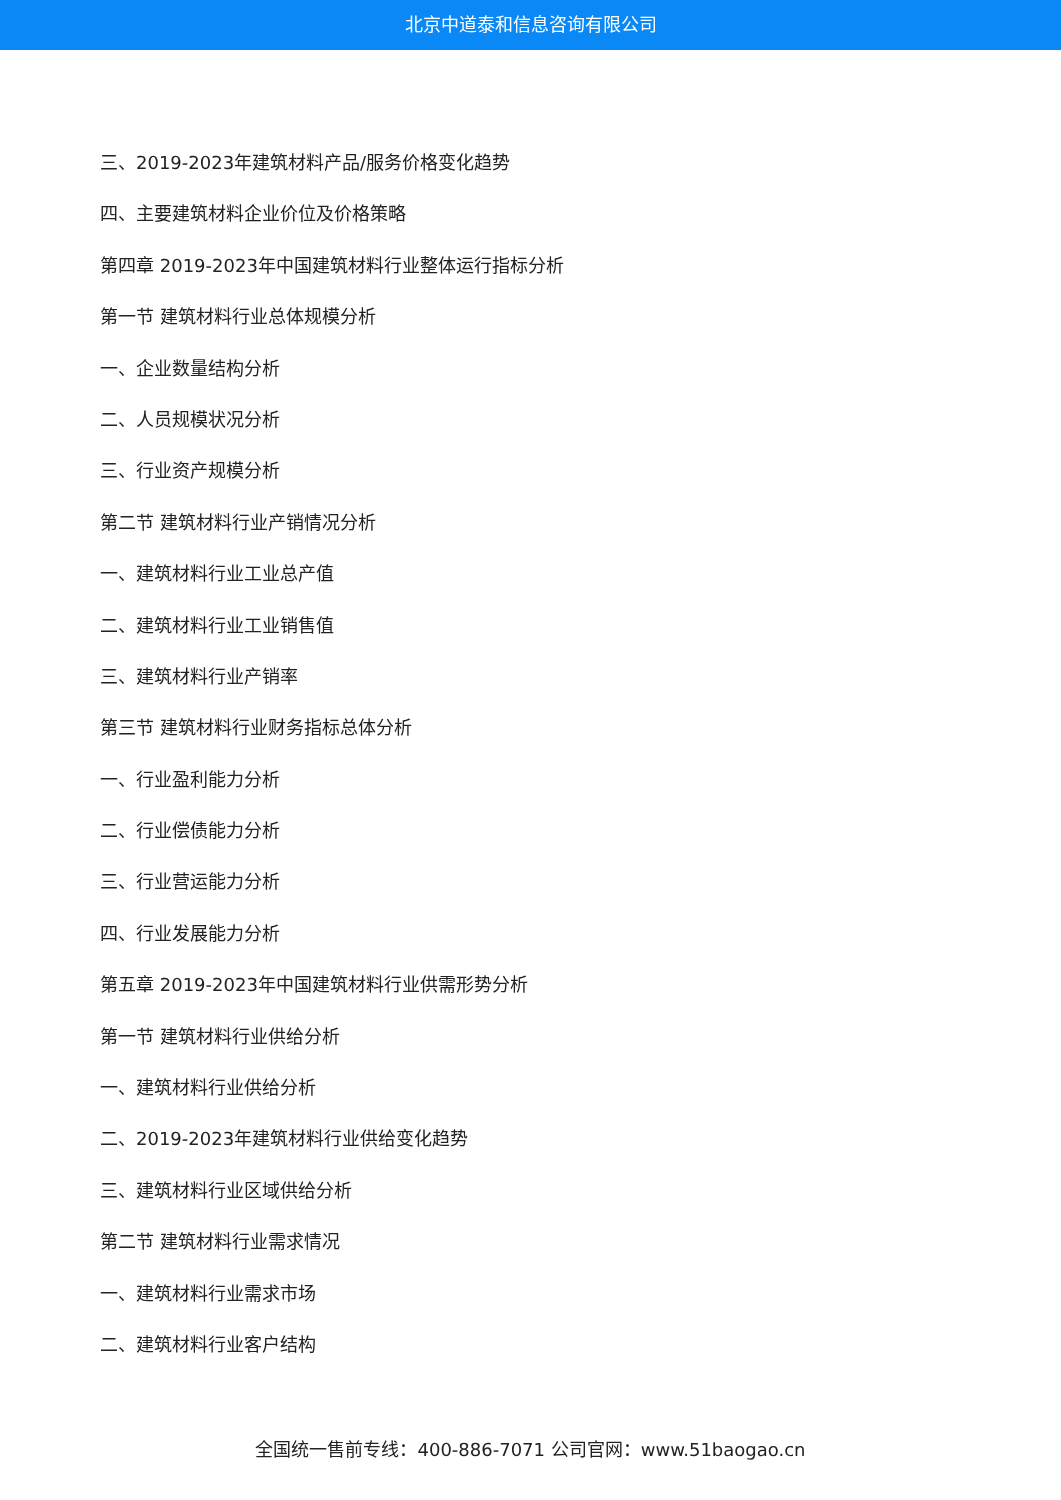北京中道泰和信息咨询有限公司
三、2019-2023年建筑材料产品/服务价格变化趋势
四、主要建筑材料企业价位及价格策略
第四章 2019-2023年中国建筑材料行业整体运行指标分析
第一节 建筑材料行业总体规模分析
一、企业数量结构分析
二、人员规模状况分析
三、行业资产规模分析
第二节 建筑材料行业产销情况分析
一、建筑材料行业工业总产值
二、建筑材料行业工业销售值
三、建筑材料行业产销率
第三节 建筑材料行业财务指标总体分析
一、行业盈利能力分析
二、行业偿债能力分析
三、行业营运能力分析
四、行业发展能力分析
第五章 2019-2023年中国建筑材料行业供需形势分析
第一节 建筑材料行业供给分析
一、建筑材料行业供给分析
二、2019-2023年建筑材料行业供给变化趋势
三、建筑材料行业区域供给分析
第二节 建筑材料行业需求情况
一、建筑材料行业需求市场
二、建筑材料行业客户结构
全国统一售前专线：400-886-7071 公司官网：www.51baogao.cn